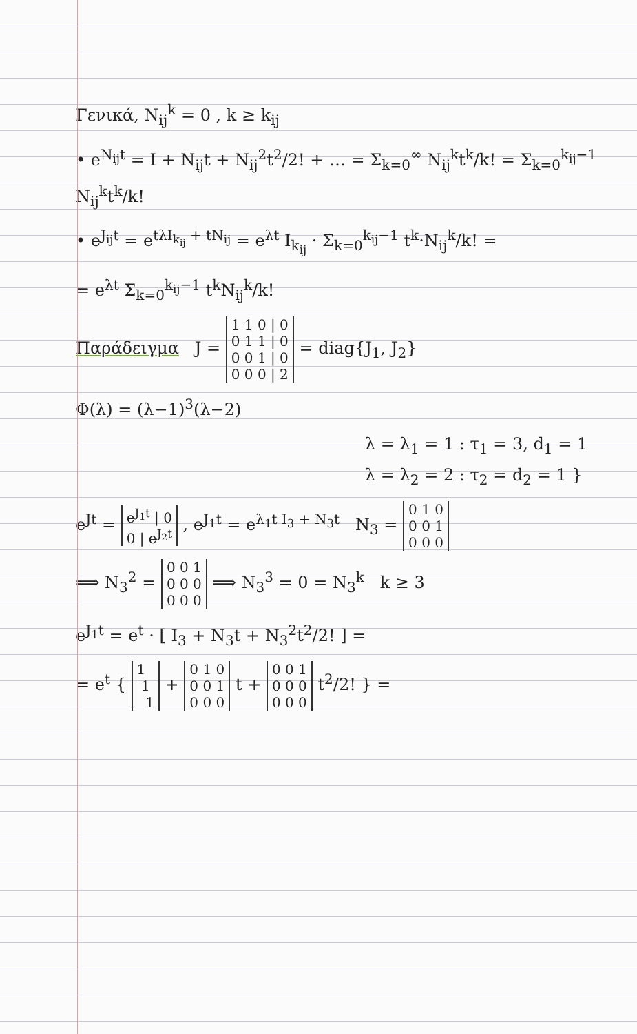Γενικά, N<sub>ij</sub><sup>k</sup> = 0 , k ≥ k<sub>ij</sub>
• e<sup>N<sub>ij</sub>t</sup> = I + N<sub>ij</sub>t + N<sub>ij</sub><sup>2</sup>t<sup>2</sup>/2! + … = Σ<sub>k=0</sub><sup>∞</sup> N<sub>ij</sub><sup>k</sup>t<sup>k</sup>/k! = Σ<sub>k=0</sub><sup>k<sub>ij</sub>−1</sup> N<sub>ij</sub><sup>k</sup>t<sup>k</sup>/k!
• e<sup>J<sub>ij</sub>t</sup> = e<sup>tλI<sub>k<sub>ij</sub></sub> + tN<sub>ij</sub></sup> = e<sup>λt</sup> I<sub>k<sub>ij</sub></sub> · Σ<sub>k=0</sub><sup>k<sub>ij</sub>−1</sup> t<sup>k</sup>·N<sub>ij</sub><sup>k</sup>/k! =
= e<sup>λt</sup> Σ<sub>k=0</sub><sup>k<sub>ij</sub>−1</sup> t<sup>k</sup>N<sub>ij</sub><sup>k</sup>/k!
Παράδειγμα J = 1 1 0 | 0
0 1 1 | 0
0 0 1 | 0
0 0 0 | 2 = diag{J<sub>1</sub>, J<sub>2</sub>}
Φ(λ) = (λ−1)<sup>3</sup>(λ−2)
λ = λ<sub>1</sub> = 1 : τ<sub>1</sub> = 3, d<sub>1</sub> = 1
λ = λ<sub>2</sub> = 2 : τ<sub>2</sub> = d<sub>2</sub> = 1 }
e<sup>Jt</sup> = e<sup>J<sub>1</sub>t</sup> | 0
0 | e<sup>J<sub>2</sub>t</sup> , e<sup>J<sub>1</sub>t</sup> = e<sup>λ<sub>1</sub>t I<sub>3</sub> + N<sub>3</sub>t</sup> N<sub>3</sub> = 0 1 0
0 0 1
0 0 0
⟹ N<sub>3</sub><sup>2</sup> = 0 0 1
0 0 0
0 0 0 ⟹ N<sub>3</sub><sup>3</sup> = 0 = N<sub>3</sub><sup>k</sup> k ≥ 3
e<sup>J<sub>1</sub>t</sup> = e<sup>t</sup> · [ I<sub>3</sub> + N<sub>3</sub>t + N<sub>3</sub><sup>2</sup>t<sup>2</sup>/2! ] =
= e<sup>t</sup> { 1
1
1 + 0 1 0
0 0 1
0 0 0 t + 0 0 1
0 0 0
0 0 0 t<sup>2</sup>/2! } =